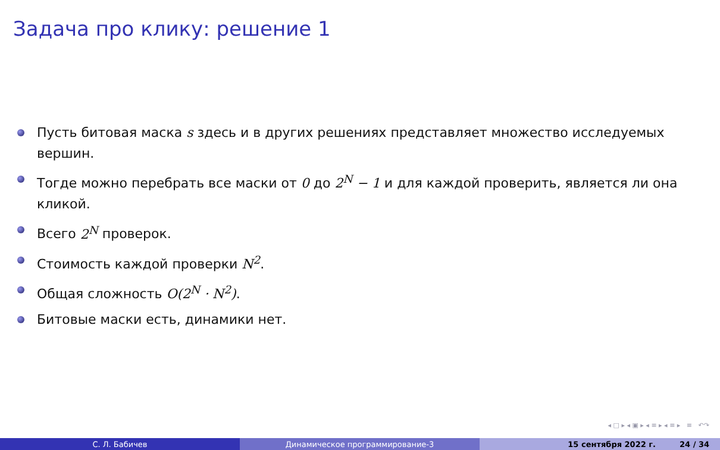Задача про клику: решение 1
Пусть битовая маска s здесь и в других решениях представляет множество исследуемых вершин.
Тогде можно перебрать все маски от 0 до 2<sup>N</sup> − 1 и для каждой проверить, является ли она кликой.
Всего 2<sup>N</sup> проверок.
Стоимость каждой проверки N<sup>2</sup>.
Общая сложность O(2<sup>N</sup> · N<sup>2</sup>).
Битовые маски есть, динамики нет.
◂ □ ▸ ◂ ▣ ▸ ◂ ≡ ▸ ◂ ≡ ▸ ≡ ↶↷
С. Л. Бабичев Динамическое программирование-3 15 сентября 2022 г. 24 / 34